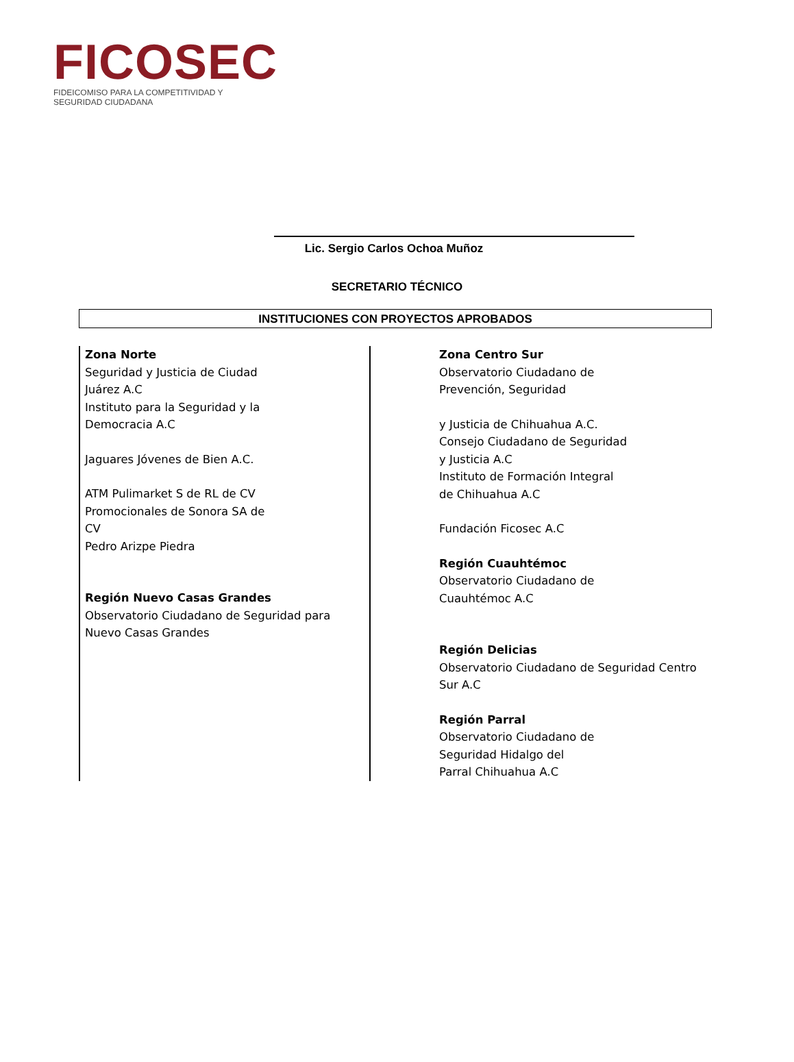FICOSEC
FIDEICOMISO PARA LA COMPETITIVIDAD Y SEGURIDAD CIUDADANA
Lic. Sergio Carlos Ochoa Muñoz
SECRETARIO TÉCNICO
INSTITUCIONES CON PROYECTOS APROBADOS
Zona Norte
Seguridad y Justicia de Ciudad
Juárez A.C
Instituto para la Seguridad y la
Democracia A.C
Jaguares Jóvenes de Bien A.C.
ATM Pulimarket S de RL de CV
Promocionales de Sonora SA de
CV
Pedro Arizpe Piedra
Región Nuevo Casas Grandes
Observatorio Ciudadano de Seguridad para
Nuevo Casas Grandes
Zona Centro Sur
Observatorio Ciudadano de
Prevención, Seguridad
y Justicia de Chihuahua A.C.
Consejo Ciudadano de Seguridad
y Justicia A.C
Instituto de Formación Integral
de Chihuahua A.C
Fundación Ficosec A.C
Región Cuauhtémoc
Observatorio Ciudadano de
Cuauhtémoc A.C
Región Delicias
Observatorio Ciudadano de Seguridad Centro
Sur A.C
Región Parral
Observatorio Ciudadano de
Seguridad Hidalgo del
Parral Chihuahua A.C